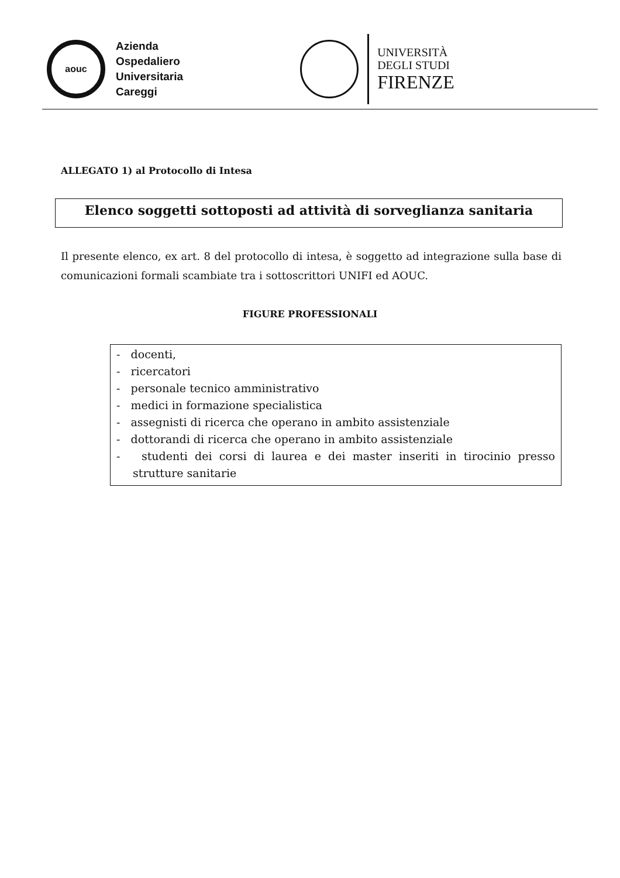aouc
Azienda
Ospedaliero
Universitaria
Careggi
UNIVERSITÀ
DEGLI STUDI
FIRENZE
ALLEGATO 1) al Protocollo di Intesa
Elenco soggetti sottoposti ad attività di sorveglianza sanitaria
Il presente elenco, ex art. 8 del protocollo di intesa, è soggetto ad integrazione sulla base di comunicazioni formali scambiate tra i sottoscrittori UNIFI ed AOUC.
FIGURE PROFESSIONALI
- docenti,
- ricercatori
- personale tecnico amministrativo
- medici in formazione specialistica
- assegnisti di ricerca che operano in ambito assistenziale
- dottorandi di ricerca che operano in ambito assistenziale
- studenti dei corsi di laurea e dei master inseriti in tirocinio presso strutture sanitarie